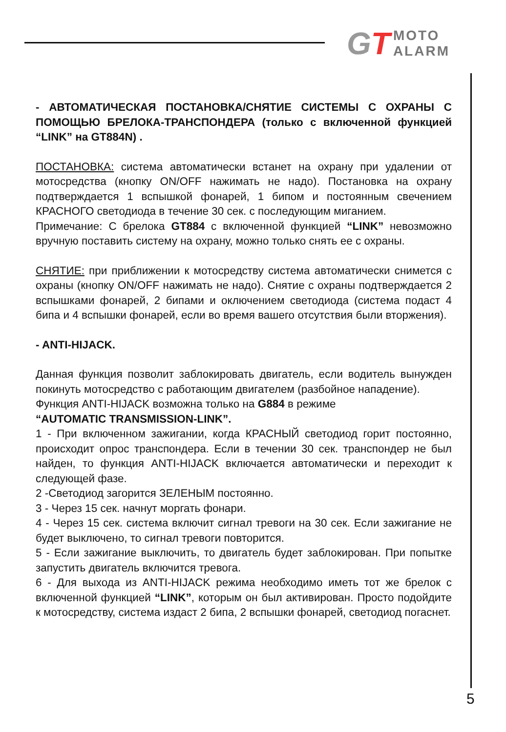GT
MOTO
ALARM
- АВТОМАТИЧЕСКАЯ ПОСТАНОВКА/СНЯТИЕ СИСТЕМЫ С ОХРАНЫ С ПОМОЩЬЮ БРЕЛОКА-ТРАНСПОНДЕРА (только с включенной функцией “LINK” на GT884N) .
ПОСТАНОВКА: система автоматически встанет на охрану при удалении от мотосредства (кнопку ON/OFF нажимать не надо). Постановка на охрану подтверждается 1 вспышкой фонарей, 1 бипом и постоянным свечением КРАСНОГО светодиода в течение 30 сек. с последующим миганием.
Примечание: С брелока GT884 с включенной функцией “LINK” невозможно вручную поставить систему на охрану, можно только снять ее с охраны.
СНЯТИЕ: при приближении к мотосредству система автоматически снимется с охраны (кнопку ON/OFF нажимать не надо). Снятие с охраны подтверждается 2 вспышками фонарей, 2 бипами и оключением светодиода (система подаст 4 бипа и 4 вспышки фонарей, если во время вашего отсутствия были вторжения).
- ANTI-HIJACK.
Данная функция позволит заблокировать двигатель, если водитель вынужден покинуть мотосредство с работающим двигателем (разбойное нападение).
Функция ANTI-HIJACK возможна только на G884 в режиме
“AUTOMATIC TRANSMISSION-LINK”.
1 - При включенном зажигании, когда КРАСНЫЙ светодиод горит постоянно, происходит опрос транспондера. Если в течении 30 сек. транспондер не был найден, то функция ANTI-HIJACK включается автоматически и переходит к следующей фазе.
2 -Светодиод загорится ЗЕЛЕНЫМ постоянно.
3 - Через 15 сек. начнут моргать фонари.
4 - Через 15 сек. система включит сигнал тревоги на 30 сек. Если зажигание не будет выключено, то сигнал тревоги повторится.
5 - Если зажигание выключить, то двигатель будет заблокирован. При попытке запустить двигатель включится тревога.
6 - Для выхода из ANTI-HIJACK режима необходимо иметь тот же брелок с включенной функцией “LINK”, которым он был активирован. Просто подойдите к мотосредству, система издаст 2 бипа, 2 вспышки фонарей, светодиод погаснет.
5